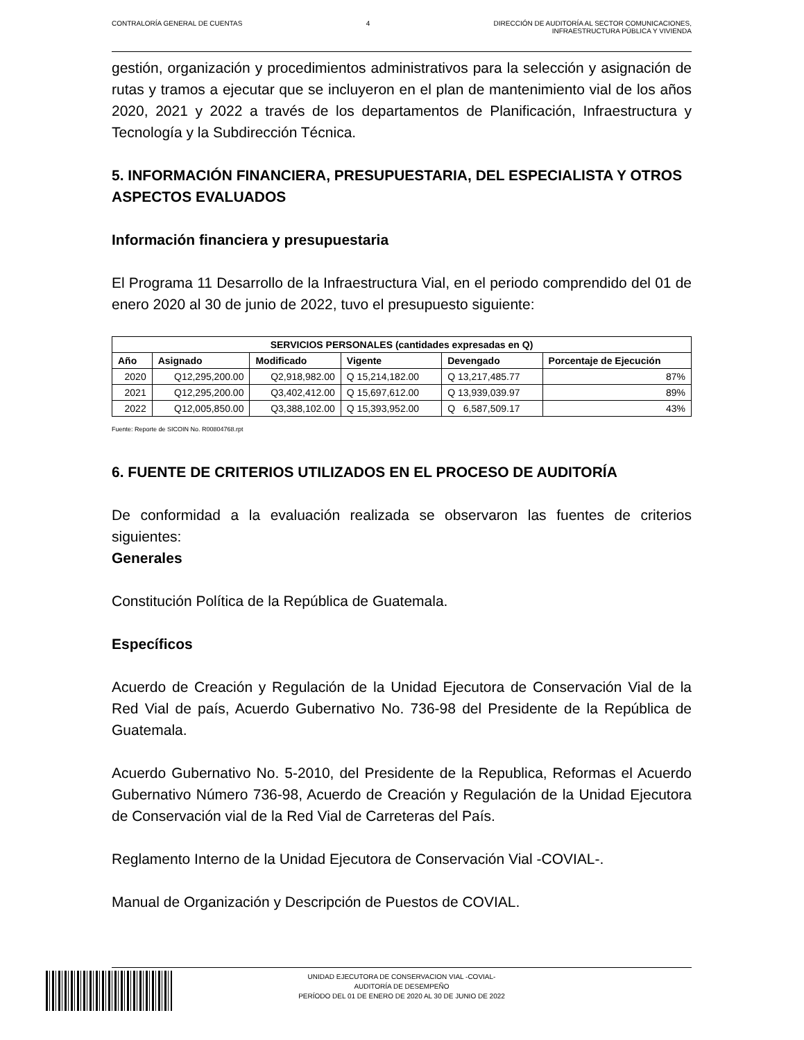CONTRALORÍA GENERAL DE CUENTAS 4 DIRECCIÓN DE AUDITORÍA AL SECTOR COMUNICACIONES,
INFRAESTRUCTURA PÚBLICA Y VIVIENDA
gestión, organización y procedimientos administrativos para la selección y asignación de rutas y tramos a ejecutar que se incluyeron en el plan de mantenimiento vial de los años 2020, 2021 y 2022 a través de los departamentos de Planificación, Infraestructura y Tecnología y la Subdirección Técnica.
5. INFORMACIÓN FINANCIERA, PRESUPUESTARIA, DEL ESPECIALISTA Y OTROS ASPECTOS EVALUADOS
Información financiera y presupuestaria
El Programa 11 Desarrollo de la Infraestructura Vial, en el periodo comprendido del 01 de enero 2020 al 30 de junio de 2022, tuvo el presupuesto siguiente:
| SERVICIOS PERSONALES (cantidades expresadas en Q) | | | | | |
| --- | --- | --- | --- | --- | --- |
| Año | Asignado | Modificado | Vigente | Devengado | Porcentaje de Ejecución |
| 2020 | Q12,295,200.00 | Q2,918,982.00 | Q 15,214,182.00 | Q 13,217,485.77 | 87% |
| 2021 | Q12,295,200.00 | Q3,402,412.00 | Q 15,697,612.00 | Q 13,939,039.97 | 89% |
| 2022 | Q12,005,850.00 | Q3,388,102.00 | Q 15,393,952.00 | Q 6,587,509.17 | 43% |
Fuente: Reporte de SICOIN No. R00804768.rpt
6. FUENTE DE CRITERIOS UTILIZADOS EN EL PROCESO DE AUDITORÍA
De conformidad a la evaluación realizada se observaron las fuentes de criterios siguientes:
Generales
Constitución Política de la República de Guatemala.
Específicos
Acuerdo de Creación y Regulación de la Unidad Ejecutora de Conservación Vial de la Red Vial de país, Acuerdo Gubernativo No. 736-98 del Presidente de la República de Guatemala.
Acuerdo Gubernativo No. 5-2010, del Presidente de la Republica, Reformas el Acuerdo Gubernativo Número 736-98, Acuerdo de Creación y Regulación de la Unidad Ejecutora de Conservación vial de la Red Vial de Carreteras del País.
Reglamento Interno de la Unidad Ejecutora de Conservación Vial -COVIAL-.
Manual de Organización y Descripción de Puestos de COVIAL.
UNIDAD EJECUTORA DE CONSERVACION VIAL -COVIAL-
AUDITORÍA DE DESEMPEÑO
PERÍODO DEL 01 DE ENERO DE 2020 AL 30 DE JUNIO DE 2022